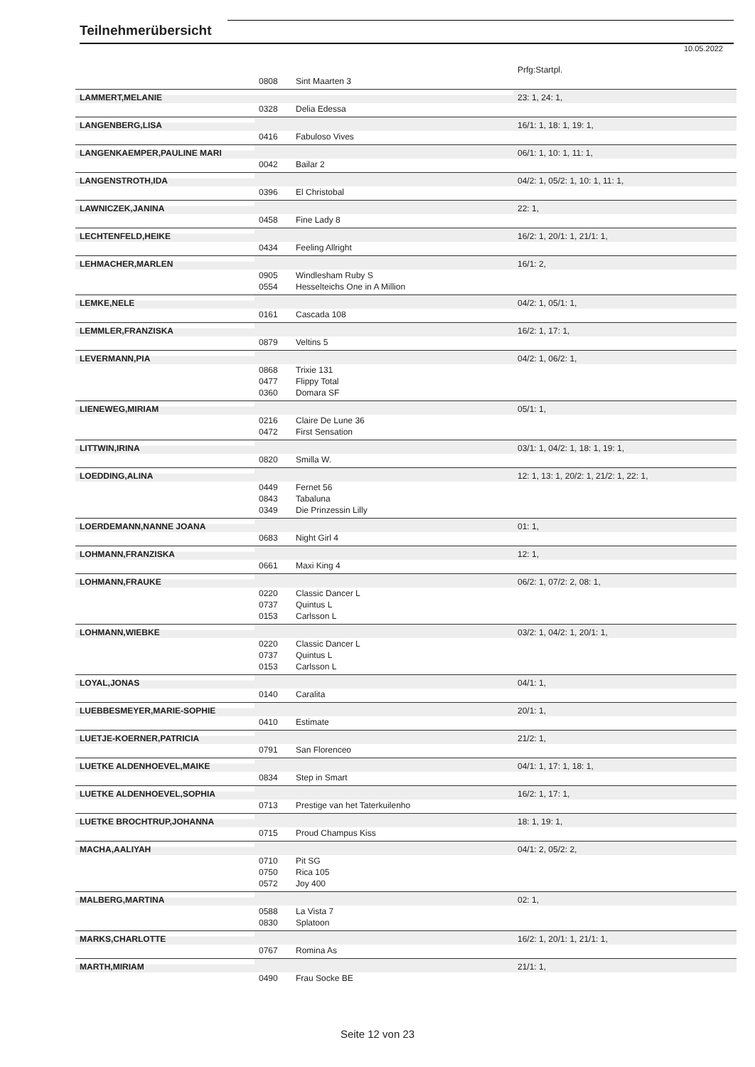Teilnehmerübersicht
10.05.2022
| | | | Prfg:Startpl. |
| | 0808 | Sint Maarten 3 | |
| LAMMERT,MELANIE | | | 23: 1, 24: 1, |
| | 0328 | Delia Edessa | |
| LANGENBERG,LISA | | | 16/1: 1, 18: 1, 19: 1, |
| | 0416 | Fabuloso Vives | |
| LANGENKAEMPER,PAULINE MARI | | | 06/1: 1, 10: 1, 11: 1, |
| | 0042 | Bailar 2 | |
| LANGENSTROTH,IDA | | | 04/2: 1, 05/2: 1, 10: 1, 11: 1, |
| | 0396 | El Christobal | |
| LAWNICZEK,JANINA | | | 22: 1, |
| | 0458 | Fine Lady 8 | |
| LECHTENFELD,HEIKE | | | 16/2: 1, 20/1: 1, 21/1: 1, |
| | 0434 | Feeling Allright | |
| LEHMACHER,MARLEN | | | 16/1: 2, |
| | 0905 | Windlesham Ruby S | |
| | 0554 | Hesselteichs One in A Million | |
| LEMKE,NELE | | | 04/2: 1, 05/1: 1, |
| | 0161 | Cascada 108 | |
| LEMMLER,FRANZISKA | | | 16/2: 1, 17: 1, |
| | 0879 | Veltins 5 | |
| LEVERMANN,PIA | | | 04/2: 1, 06/2: 1, |
| | 0868 | Trixie 131 | |
| | 0477 | Flippy Total | |
| | 0360 | Domara SF | |
| LIENEWEG,MIRIAM | | | 05/1: 1, |
| | 0216 | Claire De Lune 36 | |
| | 0472 | First Sensation | |
| LITTWIN,IRINA | | | 03/1: 1, 04/2: 1, 18: 1, 19: 1, |
| | 0820 | Smilla W. | |
| LOEDDING,ALINA | | | 12: 1, 13: 1, 20/2: 1, 21/2: 1, 22: 1, |
| | 0449 | Fernet 56 | |
| | 0843 | Tabaluna | |
| | 0349 | Die Prinzessin Lilly | |
| LOERDEMANN,NANNE JOANA | | | 01: 1, |
| | 0683 | Night Girl 4 | |
| LOHMANN,FRANZISKA | | | 12: 1, |
| | 0661 | Maxi King 4 | |
| LOHMANN,FRAUKE | | | 06/2: 1, 07/2: 2, 08: 1, |
| | 0220 | Classic Dancer L | |
| | 0737 | Quintus L | |
| | 0153 | Carlsson L | |
| LOHMANN,WIEBKE | | | 03/2: 1, 04/2: 1, 20/1: 1, |
| | 0220 | Classic Dancer L | |
| | 0737 | Quintus L | |
| | 0153 | Carlsson L | |
| LOYAL,JONAS | | | 04/1: 1, |
| | 0140 | Caralita | |
| LUEBBESMEYER,MARIE-SOPHIE | | | 20/1: 1, |
| | 0410 | Estimate | |
| LUETJE-KOERNER,PATRICIA | | | 21/2: 1, |
| | 0791 | San Florenceo | |
| LUETKE ALDENHOEVEL,MAIKE | | | 04/1: 1, 17: 1, 18: 1, |
| | 0834 | Step in Smart | |
| LUETKE ALDENHOEVEL,SOPHIA | | | 16/2: 1, 17: 1, |
| | 0713 | Prestige van het Taterkuilenho | |
| LUETKE BROCHTRUP,JOHANNA | | | 18: 1, 19: 1, |
| | 0715 | Proud Champus Kiss | |
| MACHA,AALIYAH | | | 04/1: 2, 05/2: 2, |
| | 0710 | Pit SG | |
| | 0750 | Rica 105 | |
| | 0572 | Joy 400 | |
| MALBERG,MARTINA | | | 02: 1, |
| | 0588 | La Vista 7 | |
| | 0830 | Splatoon | |
| MARKS,CHARLOTTE | | | 16/2: 1, 20/1: 1, 21/1: 1, |
| | 0767 | Romina As | |
| MARTH,MIRIAM | | | 21/1: 1, |
| | 0490 | Frau Socke BE | |
Seite 12 von 23